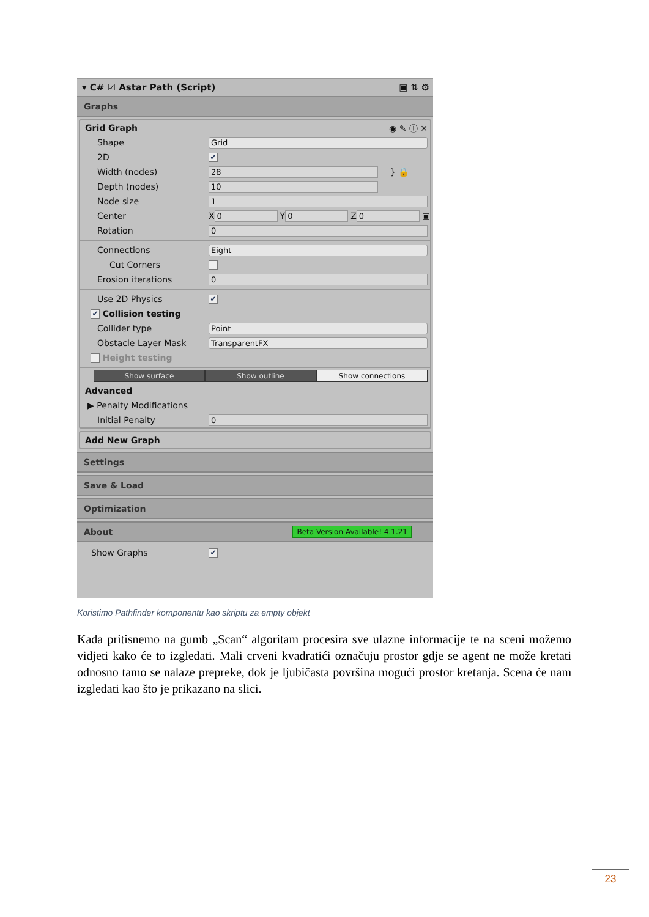▾ C# ☑ Astar Path (Script) ▣ ⇅ ⚙
Graphs
Grid Graph ◉ ✎ ⓘ ✕
Shape
Grid
2D
✔
Width (nodes)
28
} 🔒
Depth (nodes)
10
Node size
1
Center
X
0
Y
0
Z
0
▣
Rotation
0
Connections
Eight
Cut Corners
Erosion iterations
0
Use 2D Physics
✔
✔
Collision testing
Collider type
Point
Obstacle Layer Mask
TransparentFX
Height testing
Show surface Show outline Show connections
Advanced
▶ Penalty Modifications
Initial Penalty
0
Add New Graph
Settings
Save & Load
Optimization
About Beta Version Available! 4.1.21
Show Graphs
✔
Koristimo Pathfinder komponentu kao skriptu za empty objekt
Kada pritisnemo na gumb „Scan“ algoritam procesira sve ulazne informacije te na sceni možemo vidjeti kako će to izgledati. Mali crveni kvadratići označuju prostor gdje se agent ne može kretati odnosno tamo se nalaze prepreke, dok je ljubičasta površina mogući prostor kretanja. Scena će nam izgledati kao što je prikazano na slici.
23